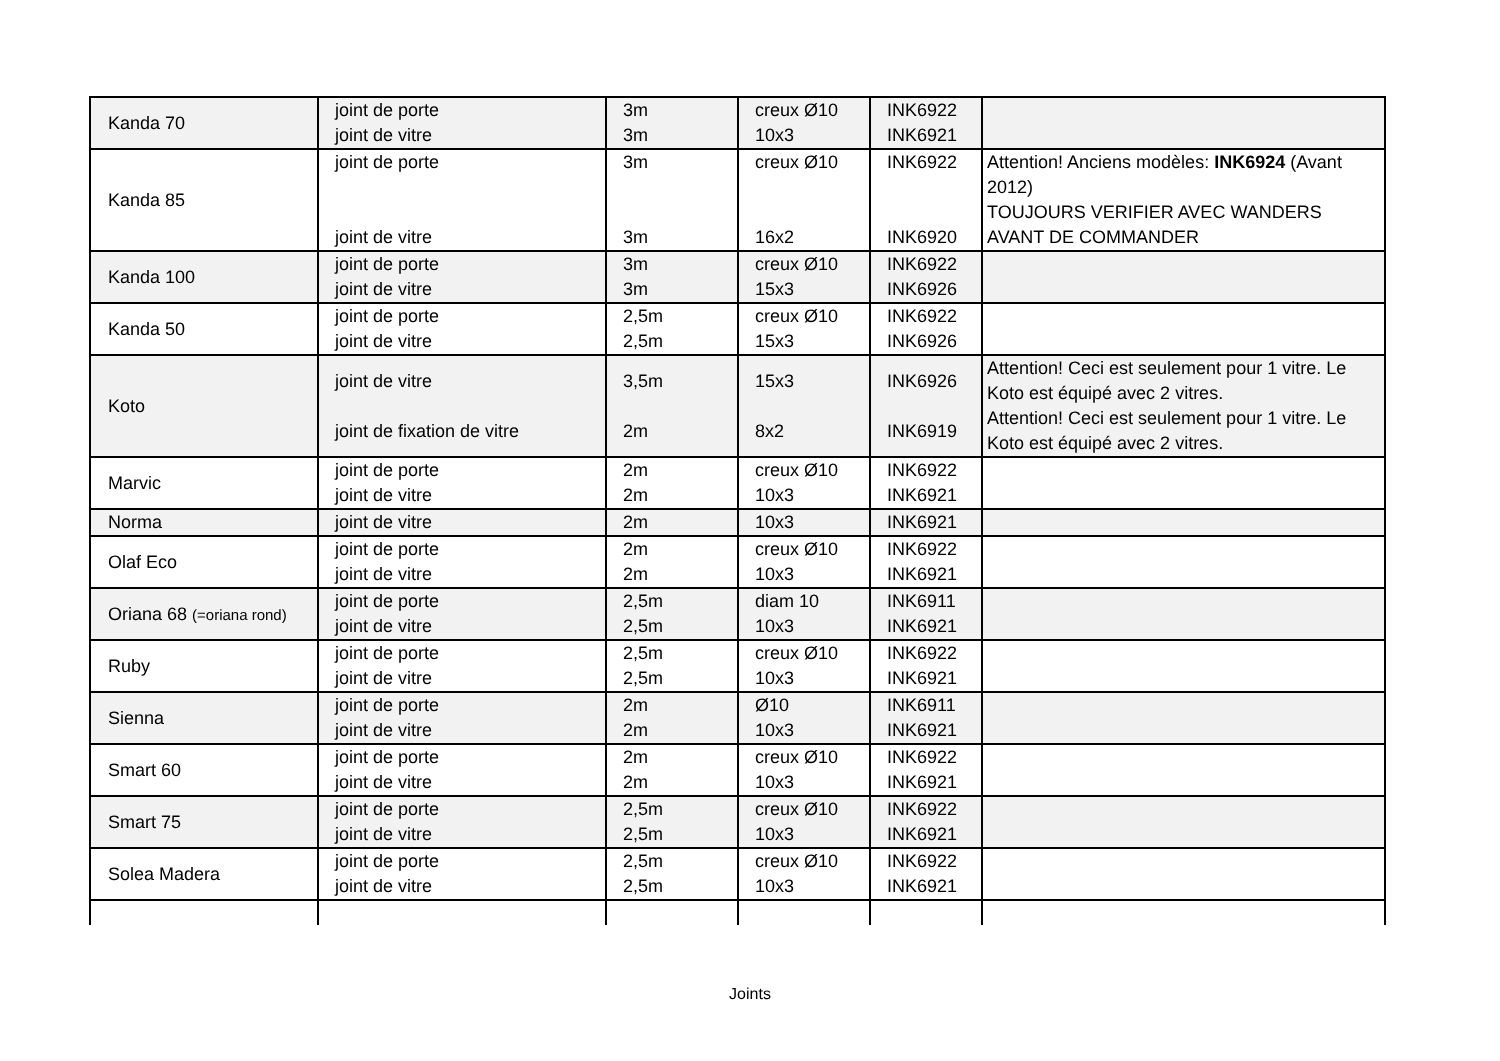| Kanda 70 | joint de porte joint de vitre | 3m 3m | creux Ø10 10x3 | INK6922 INK6921 | |
| Kanda 85 | joint de porte joint de vitre | 3m 3m | creux Ø10 16x2 | INK6922 INK6920 | Attention! Anciens modèles: INK6924 (Avant 2012) TOUJOURS VERIFIER AVEC WANDERS AVANT DE COMMANDER |
| Kanda 100 | joint de porte joint de vitre | 3m 3m | creux Ø10 15x3 | INK6922 INK6926 | |
| Kanda 50 | joint de porte joint de vitre | 2,5m 2,5m | creux Ø10 15x3 | INK6922 INK6926 | |
| Koto | joint de vitre joint de fixation de vitre | 3,5m 2m | 15x3 8x2 | INK6926 INK6919 | Attention! Ceci est seulement pour 1 vitre. Le Koto est équipé avec 2 vitres. Attention! Ceci est seulement pour 1 vitre. Le Koto est équipé avec 2 vitres. |
| Marvic | joint de porte joint de vitre | 2m 2m | creux Ø10 10x3 | INK6922 INK6921 | |
| Norma | joint de vitre | 2m | 10x3 | INK6921 | |
| Olaf Eco | joint de porte joint de vitre | 2m 2m | creux Ø10 10x3 | INK6922 INK6921 | |
| Oriana 68 (=oriana rond) | joint de porte joint de vitre | 2,5m 2,5m | diam 10 10x3 | INK6911 INK6921 | |
| Ruby | joint de porte joint de vitre | 2,5m 2,5m | creux Ø10 10x3 | INK6922 INK6921 | |
| Sienna | joint de porte joint de vitre | 2m 2m | Ø10 10x3 | INK6911 INK6921 | |
| Smart 60 | joint de porte joint de vitre | 2m 2m | creux Ø10 10x3 | INK6922 INK6921 | |
| Smart 75 | joint de porte joint de vitre | 2,5m 2,5m | creux Ø10 10x3 | INK6922 INK6921 | |
| Solea Madera | joint de porte joint de vitre | 2,5m 2,5m | creux Ø10 10x3 | INK6922 INK6921 | |
Joints